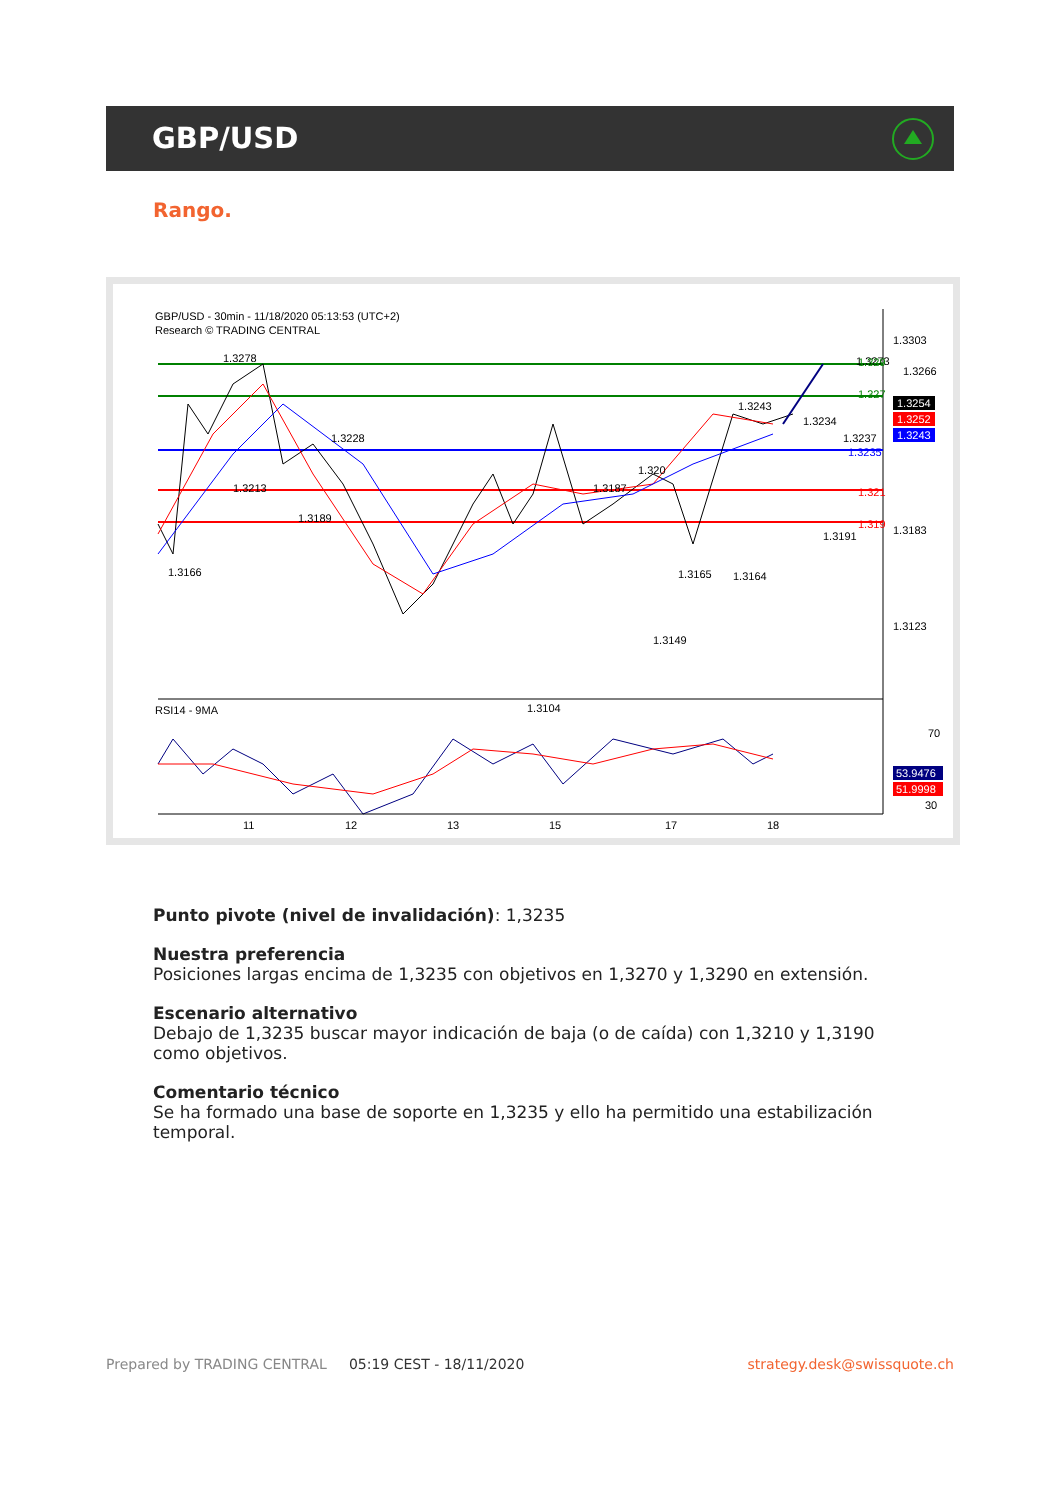GBP/USD
Rango.
GBP/USD - 30min - 11/18/2020 05:13:53 (UTC+2)
Research © TRADING CENTRAL
1.3303
1.3183
1.3123
1.3278
1.3166
1.3213
1.3189
1.3228
1.3104
1.3187
1.320
1.3149
1.3165
1.3243
1.3164
1.3234
1.3191
1.3237
1.3273
1.3266
1.329
1.327
1.3235
1.321
1.319
1.3254
1.3252
1.3243
RSI14 - 9MA
70
53.9476
51.9998
30
11
12
13
15
17
18
Punto pivote (nivel de invalidación): 1,3235
Nuestra preferencia
Posiciones largas encima de 1,3235 con objetivos en 1,3270 y 1,3290 en extensión.
Escenario alternativo
Debajo de 1,3235 buscar mayor indicación de baja (o de caída) con 1,3210 y 1,3190 como objetivos.
Comentario técnico
Se ha formado una base de soporte en 1,3235 y ello ha permitido una estabilización temporal.
Prepared by TRADING CENTRAL 05:19 CEST - 18/11/2020 strategy.desk@swissquote.ch